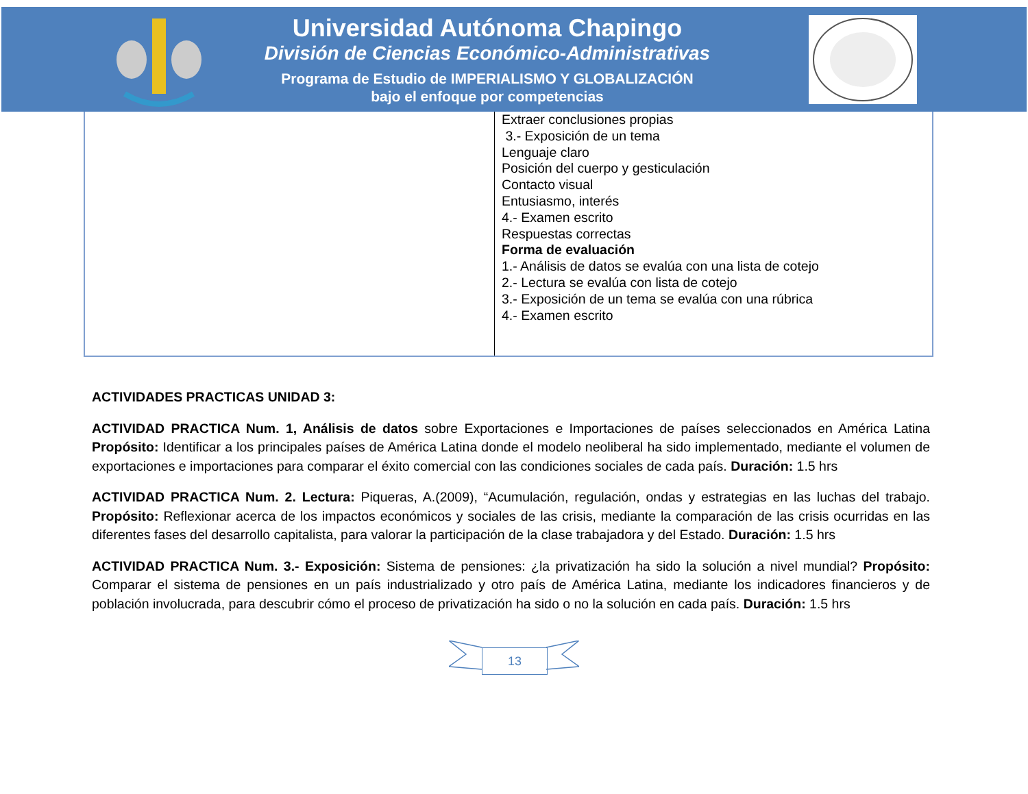Universidad Autónoma Chapingo
División de Ciencias Económico-Administrativas
Programa de Estudio de IMPERIALISMO Y GLOBALIZACIÓN
bajo el enfoque por competencias
| | Extraer conclusiones propias 3.- Exposición de un tema Lenguaje claro Posición del cuerpo y gesticulación Contacto visual Entusiasmo, interés 4.- Examen escrito Respuestas correctas Forma de evaluación 1.- Análisis de datos se evalúa con una lista de cotejo 2.- Lectura se evalúa con lista de cotejo 3.- Exposición de un tema se evalúa con una rúbrica 4.- Examen escrito |
ACTIVIDADES PRACTICAS UNIDAD 3:
ACTIVIDAD PRACTICA Num. 1, Análisis de datos sobre Exportaciones e Importaciones de países seleccionados en América Latina Propósito: Identificar a los principales países de América Latina donde el modelo neoliberal ha sido implementado, mediante el volumen de exportaciones e importaciones para comparar el éxito comercial con las condiciones sociales de cada país. Duración: 1.5 hrs
ACTIVIDAD PRACTICA Num. 2. Lectura: Piqueras, A.(2009), “Acumulación, regulación, ondas y estrategias en las luchas del trabajo. Propósito: Reflexionar acerca de los impactos económicos y sociales de las crisis, mediante la comparación de las crisis ocurridas en las diferentes fases del desarrollo capitalista, para valorar la participación de la clase trabajadora y del Estado. Duración: 1.5 hrs
ACTIVIDAD PRACTICA Num. 3.- Exposición: Sistema de pensiones: ¿la privatización ha sido la solución a nivel mundial? Propósito: Comparar el sistema de pensiones en un país industrializado y otro país de América Latina, mediante los indicadores financieros y de población involucrada, para descubrir cómo el proceso de privatización ha sido o no la solución en cada país. Duración: 1.5 hrs
13